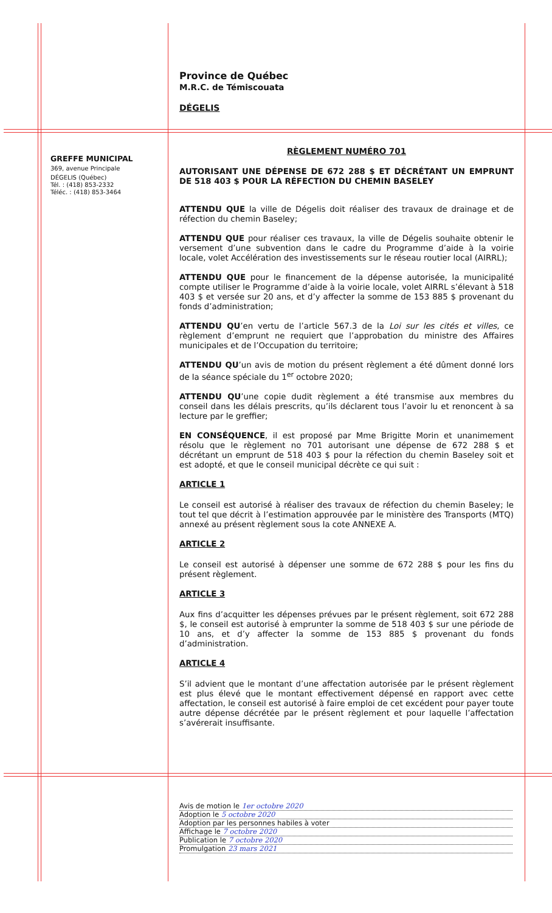Province de Québec
M.R.C. de Témiscouata
DÉGELIS
GREFFE MUNICIPAL
369, avenue Principale
DÉGELIS (Québec)
Tél. : (418) 853-2332
Téléc. : (418) 853-3464
RÈGLEMENT NUMÉRO 701
AUTORISANT UNE DÉPENSE DE 672 288 $ ET DÉCRÉTANT UN EMPRUNT DE 518 403 $ POUR LA RÉFECTION DU CHEMIN BASELEY
ATTENDU QUE la ville de Dégelis doit réaliser des travaux de drainage et de réfection du chemin Baseley;
ATTENDU QUE pour réaliser ces travaux, la ville de Dégelis souhaite obtenir le versement d’une subvention dans le cadre du Programme d’aide à la voirie locale, volet Accélération des investissements sur le réseau routier local (AIRRL);
ATTENDU QUE pour le financement de la dépense autorisée, la municipalité compte utiliser le Programme d’aide à la voirie locale, volet AIRRL s’élevant à 518 403 $ et versée sur 20 ans, et d’y affecter la somme de 153 885 $ provenant du fonds d’administration;
ATTENDU QU’en vertu de l’article 567.3 de la Loi sur les cités et villes, ce règlement d’emprunt ne requiert que l’approbation du ministre des Affaires municipales et de l’Occupation du territoire;
ATTENDU QU’un avis de motion du présent règlement a été dûment donné lors de la séance spéciale du 1<sup>er</sup> octobre 2020;
ATTENDU QU’une copie dudit règlement a été transmise aux membres du conseil dans les délais prescrits, qu’ils déclarent tous l’avoir lu et renoncent à sa lecture par le greffier;
EN CONSÉQUENCE, il est proposé par Mme Brigitte Morin et unanimement résolu que le règlement no 701 autorisant une dépense de 672 288 $ et décrétant un emprunt de 518 403 $ pour la réfection du chemin Baseley soit et est adopté, et que le conseil municipal décrète ce qui suit :
ARTICLE 1
Le conseil est autorisé à réaliser des travaux de réfection du chemin Baseley; le tout tel que décrit à l’estimation approuvée par le ministère des Transports (MTQ) annexé au présent règlement sous la cote ANNEXE A.
ARTICLE 2
Le conseil est autorisé à dépenser une somme de 672 288 $ pour les fins du présent règlement.
ARTICLE 3
Aux fins d’acquitter les dépenses prévues par le présent règlement, soit 672 288 $, le conseil est autorisé à emprunter la somme de 518 403 $ sur une période de 10 ans, et d’y affecter la somme de 153 885 $ provenant du fonds d’administration.
ARTICLE 4
S’il advient que le montant d’une affectation autorisée par le présent règlement est plus élevé que le montant effectivement dépensé en rapport avec cette affectation, le conseil est autorisé à faire emploi de cet excédent pour payer toute autre dépense décrétée par le présent règlement et pour laquelle l’affectation s’avérerait insuffisante.
Avis de motion le 1er octobre 2020
Adoption le 5 octobre 2020
Adoption par les personnes habiles à voter
Affichage le 7 octobre 2020
Publication le 7 octobre 2020
Promulgation 23 mars 2021